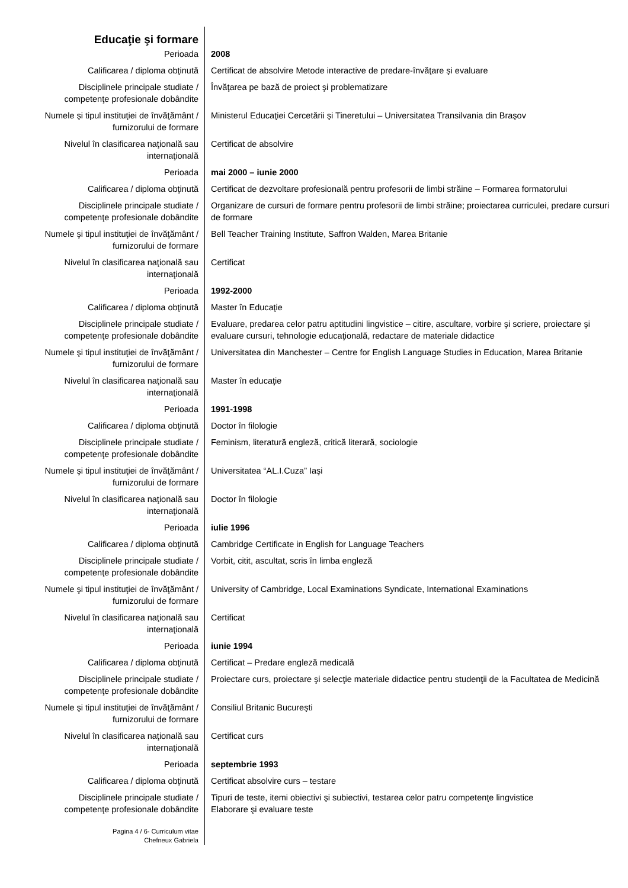| Educaţie şi formare | |
| Perioada | 2008 |
| Calificarea / diploma obţinută | Certificat de absolvire Metode interactive de predare-învăţare şi evaluare |
| Disciplinele principale studiate / competenţe profesionale dobândite | Învăţarea pe bază de proiect şi problematizare |
| Numele şi tipul instituţiei de învăţământ / furnizorului de formare | Ministerul Educaţiei Cercetării şi Tineretului – Universitatea Transilvania din Braşov |
| Nivelul în clasificarea naţională sau internaţională | Certificat de absolvire |
| Perioada | mai 2000 – iunie 2000 |
| Calificarea / diploma obţinută | Certificat de dezvoltare profesională pentru profesorii de limbi străine – Formarea formatorului |
| Disciplinele principale studiate / competenţe profesionale dobândite | Organizare de cursuri de formare pentru profesorii de limbi străine; proiectarea curriculei, predare cursuri de formare |
| Numele şi tipul instituţiei de învăţământ / furnizorului de formare | Bell Teacher Training Institute, Saffron Walden, Marea Britanie |
| Nivelul în clasificarea naţională sau internaţională | Certificat |
| Perioada | 1992-2000 |
| Calificarea / diploma obţinută | Master în Educaţie |
| Disciplinele principale studiate / competenţe profesionale dobândite | Evaluare, predarea celor patru aptitudini lingvistice – citire, ascultare, vorbire şi scriere, proiectare şi evaluare cursuri, tehnologie educaţională, redactare de materiale didactice |
| Numele şi tipul instituţiei de învăţământ / furnizorului de formare | Universitatea din Manchester – Centre for English Language Studies in Education, Marea Britanie |
| Nivelul în clasificarea naţională sau internaţională | Master în educaţie |
| Perioada | 1991-1998 |
| Calificarea / diploma obţinută | Doctor în filologie |
| Disciplinele principale studiate / competenţe profesionale dobândite | Feminism, literatură engleză, critică literară, sociologie |
| Numele şi tipul instituţiei de învăţământ / furnizorului de formare | Universitatea “AL.I.Cuza” Iaşi |
| Nivelul în clasificarea naţională sau internaţională | Doctor în filologie |
| Perioada | iulie 1996 |
| Calificarea / diploma obţinută | Cambridge Certificate in English for Language Teachers |
| Disciplinele principale studiate / competenţe profesionale dobândite | Vorbit, citit, ascultat, scris în limba engleză |
| Numele şi tipul instituţiei de învăţământ / furnizorului de formare | University of Cambridge, Local Examinations Syndicate, International Examinations |
| Nivelul în clasificarea naţională sau internaţională | Certificat |
| Perioada | iunie 1994 |
| Calificarea / diploma obţinută | Certificat – Predare engleză medicală |
| Disciplinele principale studiate / competenţe profesionale dobândite | Proiectare curs, proiectare şi selecţie materiale didactice pentru studenţii de la Facultatea de Medicină |
| Numele şi tipul instituţiei de învăţământ / furnizorului de formare | Consiliul Britanic Bucureşti |
| Nivelul în clasificarea naţională sau internaţională | Certificat curs |
| Perioada | septembrie 1993 |
| Calificarea / diploma obţinută | Certificat absolvire curs – testare |
| Disciplinele principale studiate / competenţe profesionale dobândite | Tipuri de teste, itemi obiectivi şi subiectivi, testarea celor patru competenţe lingvistice Elaborare şi evaluare teste |
| Pagina 4 / 6- Curriculum vitae Chefneux Gabriela | |